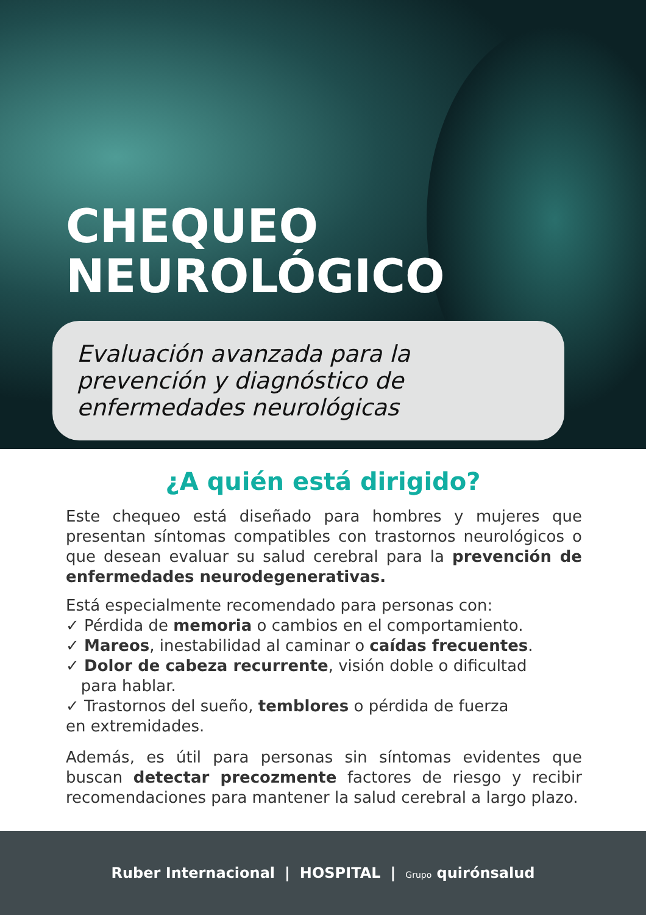CHEQUEO
NEUROLÓGICO
Evaluación avanzada para la prevención y diagnóstico de enfermedades neurológicas
¿A quién está dirigido?
Este chequeo está diseñado para hombres y mujeres que presentan síntomas compatibles con trastornos neurológicos o que desean evaluar su salud cerebral para la prevención de enfermedades neurodegenerativas.
Está especialmente recomendado para personas con:
✓ Pérdida de memoria o cambios en el comportamiento.
✓ Mareos, inestabilidad al caminar o caídas frecuentes.
✓ Dolor de cabeza recurrente, visión doble o dificultad
para hablar.
✓ Trastornos del sueño, temblores o pérdida de fuerza
en extremidades.
Además, es útil para personas sin síntomas evidentes que buscan detectar precozmente factores de riesgo y recibir recomendaciones para mantener la salud cerebral a largo plazo.
Ruber Internacional | HOSPITAL | Grupo quirónsalud